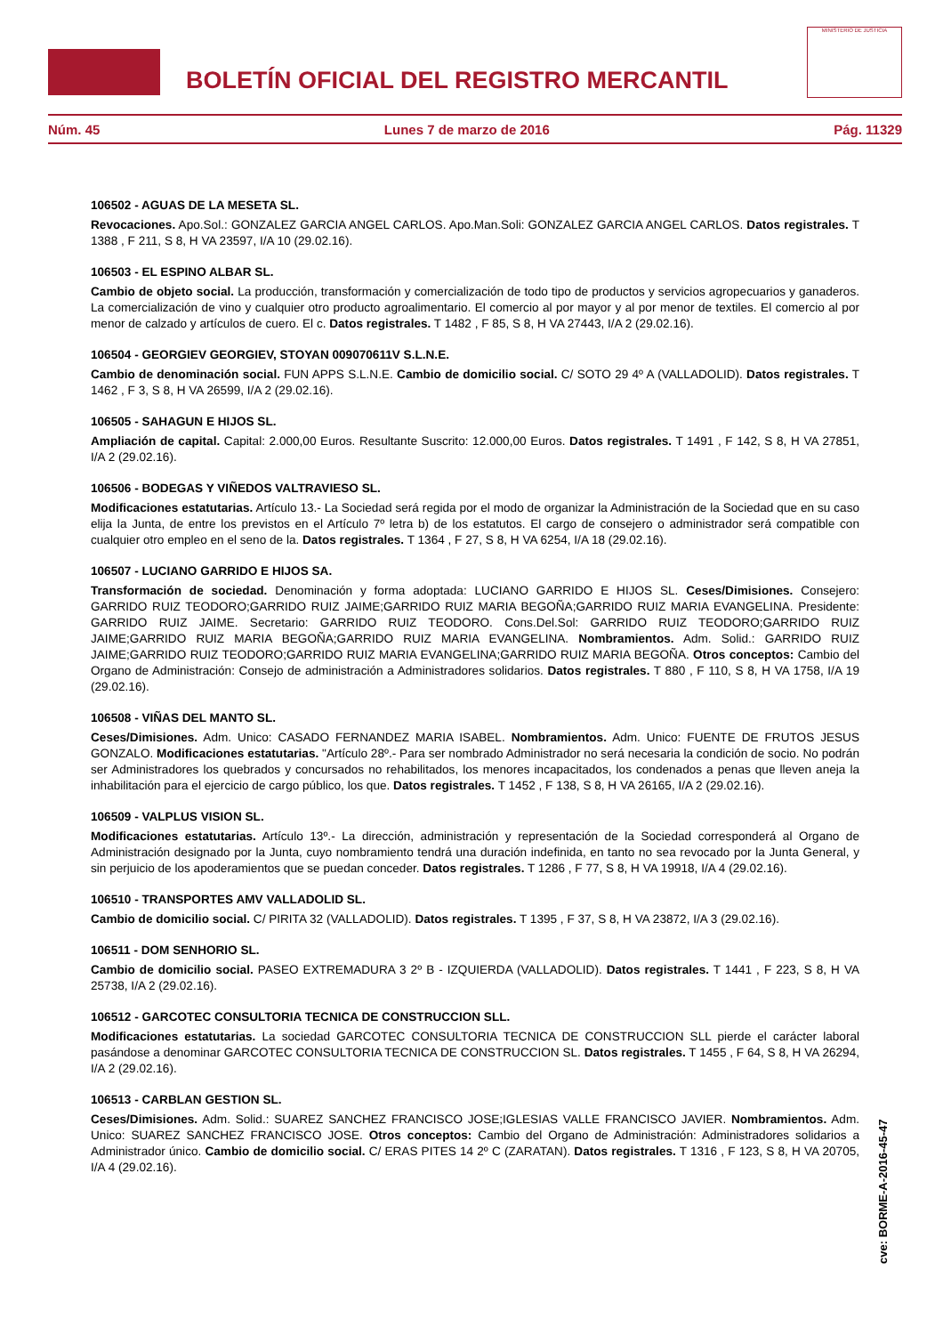BOLETÍN OFICIAL DEL REGISTRO MERCANTIL
MINISTERIO DE JUSTICIA
Núm. 45 Lunes 7 de marzo de 2016 Pág. 11329
106502 - AGUAS DE LA MESETA SL.
Revocaciones. Apo.Sol.: GONZALEZ GARCIA ANGEL CARLOS. Apo.Man.Soli: GONZALEZ GARCIA ANGEL CARLOS. Datos registrales. T 1388 , F 211, S 8, H VA 23597, I/A 10 (29.02.16).
106503 - EL ESPINO ALBAR SL.
Cambio de objeto social. La producción, transformación y comercialización de todo tipo de productos y servicios agropecuarios y ganaderos. La comercialización de vino y cualquier otro producto agroalimentario. El comercio al por mayor y al por menor de textiles. El comercio al por menor de calzado y artículos de cuero. El c. Datos registrales. T 1482 , F 85, S 8, H VA 27443, I/A 2 (29.02.16).
106504 - GEORGIEV GEORGIEV, STOYAN 009070611V S.L.N.E.
Cambio de denominación social. FUN APPS S.L.N.E. Cambio de domicilio social. C/ SOTO 29 4º A (VALLADOLID). Datos registrales. T 1462 , F 3, S 8, H VA 26599, I/A 2 (29.02.16).
106505 - SAHAGUN E HIJOS SL.
Ampliación de capital. Capital: 2.000,00 Euros. Resultante Suscrito: 12.000,00 Euros. Datos registrales. T 1491 , F 142, S 8, H VA 27851, I/A 2 (29.02.16).
106506 - BODEGAS Y VIÑEDOS VALTRAVIESO SL.
Modificaciones estatutarias. Artículo 13.- La Sociedad será regida por el modo de organizar la Administración de la Sociedad que en su caso elija la Junta, de entre los previstos en el Artículo 7º letra b) de los estatutos. El cargo de consejero o administrador será compatible con cualquier otro empleo en el seno de la. Datos registrales. T 1364 , F 27, S 8, H VA 6254, I/A 18 (29.02.16).
106507 - LUCIANO GARRIDO E HIJOS SA.
Transformación de sociedad. Denominación y forma adoptada: LUCIANO GARRIDO E HIJOS SL. Ceses/Dimisiones. Consejero: GARRIDO RUIZ TEODORO;GARRIDO RUIZ JAIME;GARRIDO RUIZ MARIA BEGOÑA;GARRIDO RUIZ MARIA EVANGELINA. Presidente: GARRIDO RUIZ JAIME. Secretario: GARRIDO RUIZ TEODORO. Cons.Del.Sol: GARRIDO RUIZ TEODORO;GARRIDO RUIZ JAIME;GARRIDO RUIZ MARIA BEGOÑA;GARRIDO RUIZ MARIA EVANGELINA. Nombramientos. Adm. Solid.: GARRIDO RUIZ JAIME;GARRIDO RUIZ TEODORO;GARRIDO RUIZ MARIA EVANGELINA;GARRIDO RUIZ MARIA BEGOÑA. Otros conceptos: Cambio del Organo de Administración: Consejo de administración a Administradores solidarios. Datos registrales. T 880 , F 110, S 8, H VA 1758, I/A 19 (29.02.16).
106508 - VIÑAS DEL MANTO SL.
Ceses/Dimisiones. Adm. Unico: CASADO FERNANDEZ MARIA ISABEL. Nombramientos. Adm. Unico: FUENTE DE FRUTOS JESUS GONZALO. Modificaciones estatutarias. "Artículo 28º.- Para ser nombrado Administrador no será necesaria la condición de socio. No podrán ser Administradores los quebrados y concursados no rehabilitados, los menores incapacitados, los condenados a penas que lleven aneja la inhabilitación para el ejercicio de cargo público, los que. Datos registrales. T 1452 , F 138, S 8, H VA 26165, I/A 2 (29.02.16).
106509 - VALPLUS VISION SL.
Modificaciones estatutarias. Artículo 13º.- La dirección, administración y representación de la Sociedad corresponderá al Organo de Administración designado por la Junta, cuyo nombramiento tendrá una duración indefinida, en tanto no sea revocado por la Junta General, y sin perjuicio de los apoderamientos que se puedan conceder. Datos registrales. T 1286 , F 77, S 8, H VA 19918, I/A 4 (29.02.16).
106510 - TRANSPORTES AMV VALLADOLID SL.
Cambio de domicilio social. C/ PIRITA 32 (VALLADOLID). Datos registrales. T 1395 , F 37, S 8, H VA 23872, I/A 3 (29.02.16).
106511 - DOM SENHORIO SL.
Cambio de domicilio social. PASEO EXTREMADURA 3 2º B - IZQUIERDA (VALLADOLID). Datos registrales. T 1441 , F 223, S 8, H VA 25738, I/A 2 (29.02.16).
106512 - GARCOTEC CONSULTORIA TECNICA DE CONSTRUCCION SLL.
Modificaciones estatutarias. La sociedad GARCOTEC CONSULTORIA TECNICA DE CONSTRUCCION SLL pierde el carácter laboral pasándose a denominar GARCOTEC CONSULTORIA TECNICA DE CONSTRUCCION SL. Datos registrales. T 1455 , F 64, S 8, H VA 26294, I/A 2 (29.02.16).
106513 - CARBLAN GESTION SL.
Ceses/Dimisiones. Adm. Solid.: SUAREZ SANCHEZ FRANCISCO JOSE;IGLESIAS VALLE FRANCISCO JAVIER. Nombramientos. Adm. Unico: SUAREZ SANCHEZ FRANCISCO JOSE. Otros conceptos: Cambio del Organo de Administración: Administradores solidarios a Administrador único. Cambio de domicilio social. C/ ERAS PITES 14 2º C (ZARATAN). Datos registrales. T 1316 , F 123, S 8, H VA 20705, I/A 4 (29.02.16).
cve: BORME-A-2016-45-47